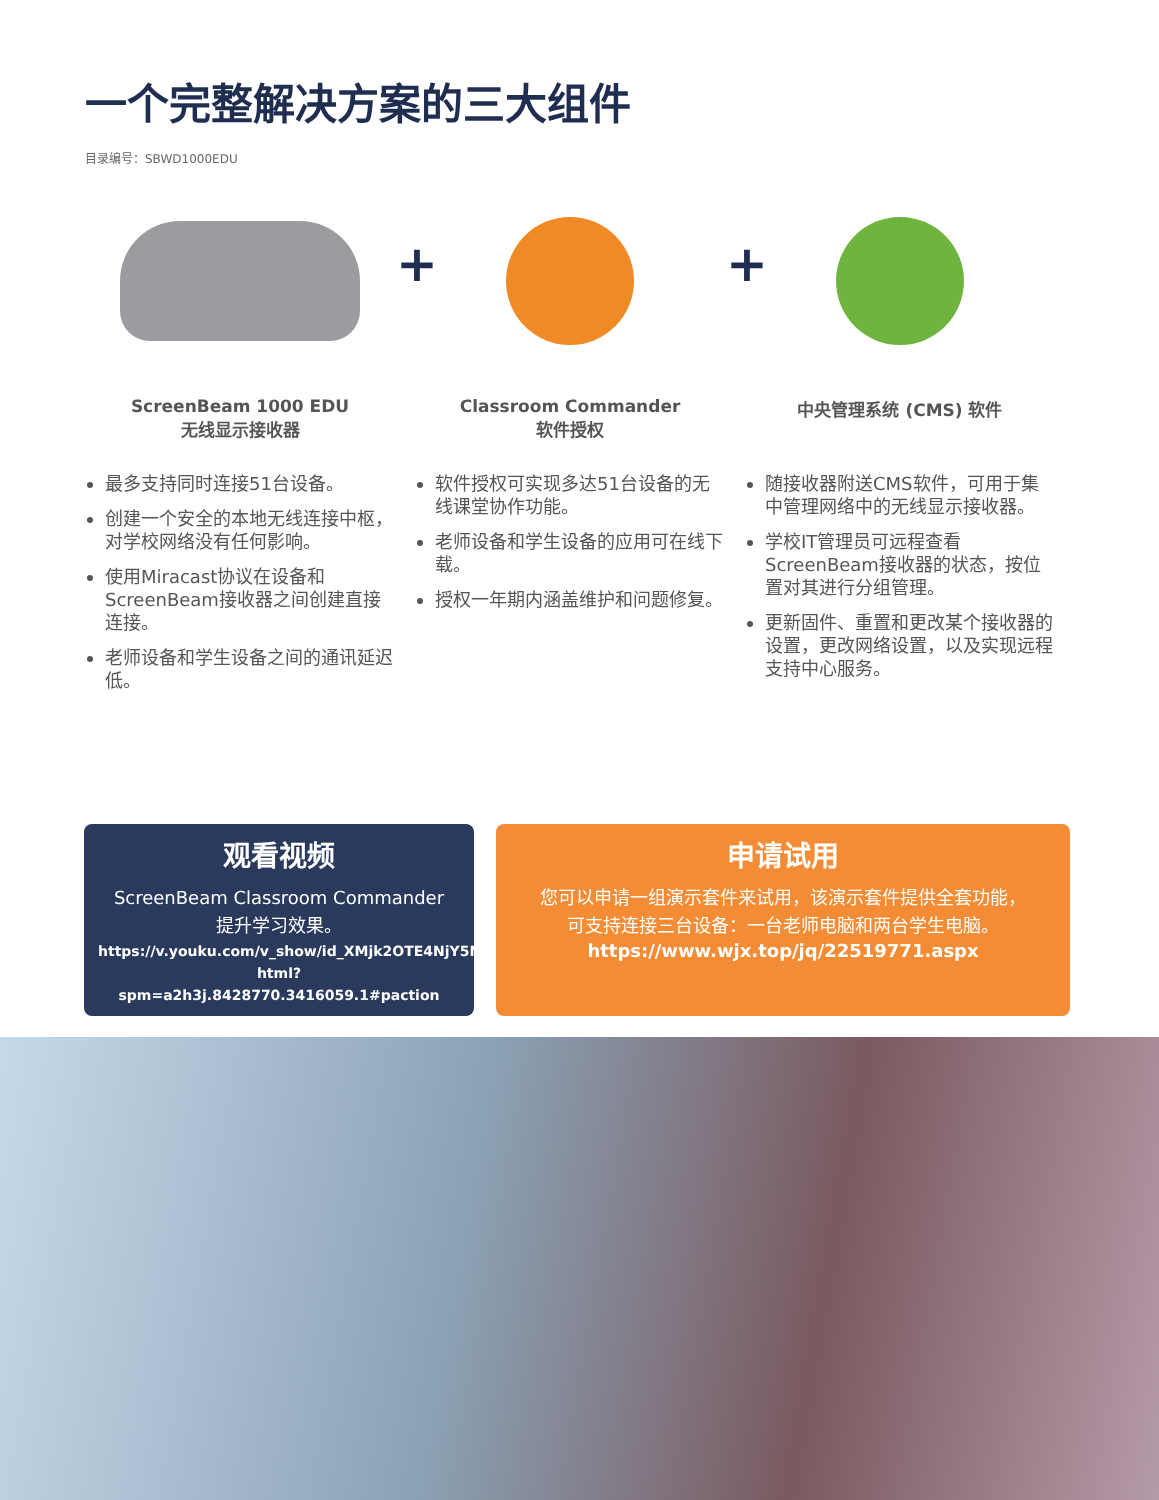一个完整解决方案的三大组件
目录编号：SBWD1000EDU
+ +
ScreenBeam 1000 EDU
无线显示接收器
最多支持同时连接51台设备。
创建一个安全的本地无线连接中枢，对学校网络没有任何影响。
使用Miracast协议在设备和ScreenBeam接收器之间创建直接连接。
老师设备和学生设备之间的通讯延迟低。
Classroom Commander
软件授权
软件授权可实现多达51台设备的无线课堂协作功能。
老师设备和学生设备的应用可在线下载。
授权一年期内涵盖维护和问题修复。
中央管理系统 (CMS) 软件
随接收器附送CMS软件，可用于集中管理网络中的无线显示接收器。
学校IT管理员可远程查看ScreenBeam接收器的状态，按位置对其进行分组管理。
更新固件、重置和更改某个接收器的设置，更改网络设置，以及实现远程支持中心服务。
观看视频
ScreenBeam Classroom Commander
提升学习效果。
https://v.youku.com/v_show/id_XMjk2OTE4NjY5Ng==.
html?spm=a2h3j.8428770.3416059.1#paction
申请试用
您可以申请一组演示套件来试用，该演示套件提供全套功能，
可支持连接三台设备：一台老师电脑和两台学生电脑。
https://www.wjx.top/jq/22519771.aspx